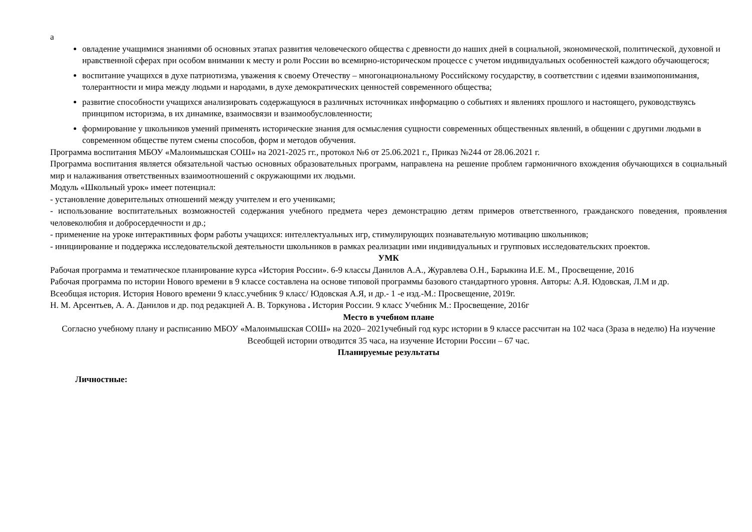а
овладение учащимися знаниями об основных этапах развития человеческого общества с древности до наших дней в социальной, экономической, политической, духовной и нравственной сферах при особом внимании к месту и роли России во всемирно-историческом процессе с учетом индивидуальных особенностей каждого обучающегося;
воспитание учащихся в духе патриотизма, уважения к своему Отечеству – многонациональному Российскому государству, в соответствии с идеями взаимопонимания, толерантности и мира между людьми и народами, в духе демократических ценностей современного общества;
развитие способности учащихся анализировать содержащуюся в различных источниках информацию о событиях и явлениях прошлого и настоящего, руководствуясь принципом историзма, в их динамике, взаимосвязи и взаимообусловленности;
формирование у школьников умений применять исторические знания для осмысления сущности современных общественных явлений, в общении с другими людьми в современном обществе путем смены способов, форм и методов обучения.
Программа воспитания МБОУ «Малоимышская СОШ» на 2021-2025 гг., протокол №6 от 25.06.2021 г., Приказ №244 от 28.06.2021 г.
Программа воспитания является обязательной частью основных образовательных программ, направлена на решение проблем гармоничного вхождения обучающихся в социальный мир и налаживания ответственных взаимоотношений с окружающими их людьми.
Модуль «Школьный урок» имеет потенциал:
- установление доверительных отношений между учителем и его учениками;
- использование воспитательных возможностей содержания учебного предмета через демонстрацию детям примеров ответственного, гражданского поведения, проявления человеколюбия и добросердечности и др.;
- применение на уроке интерактивных форм работы учащихся: интеллектуальных игр, стимулирующих познавательную мотивацию школьников;
- инициирование и поддержка исследовательской деятельности школьников в рамках реализации ими индивидуальных и групповых исследовательских проектов.
УМК
Рабочая программа и тематическое планирование курса «История России». 6-9 классы Данилов А.А., Журавлева О.Н., Барыкина И.Е. М., Просвещение, 2016
Рабочая программа по истории Нового времени в 9 классе составлена на основе типовой программы базового стандартного уровня. Авторы: А.Я. Юдовская, Л.М и др.
Всеобщая история. История Нового времени 9 класс.учебник 9 класс/ Юдовская А.Я, и др.- 1 -е изд.-М.: Просвещение, 2019г.
Н. М. Арсентьев, А. А. Данилов и др. под редакцией А. В. Торкунова . История России. 9 класс Учебник М.: Просвещение, 2016г
Место в учебном плане
Согласно учебному плану и расписанию МБОУ «Малоимышская СОШ» на 2020– 2021учебный год курс истории в 9 классе рассчитан на 102 часа (3раза в неделю) На изучение Всеобщей истории отводится 35 часа, на изучение Истории России – 67 час.
Планируемые результаты
Личностные: